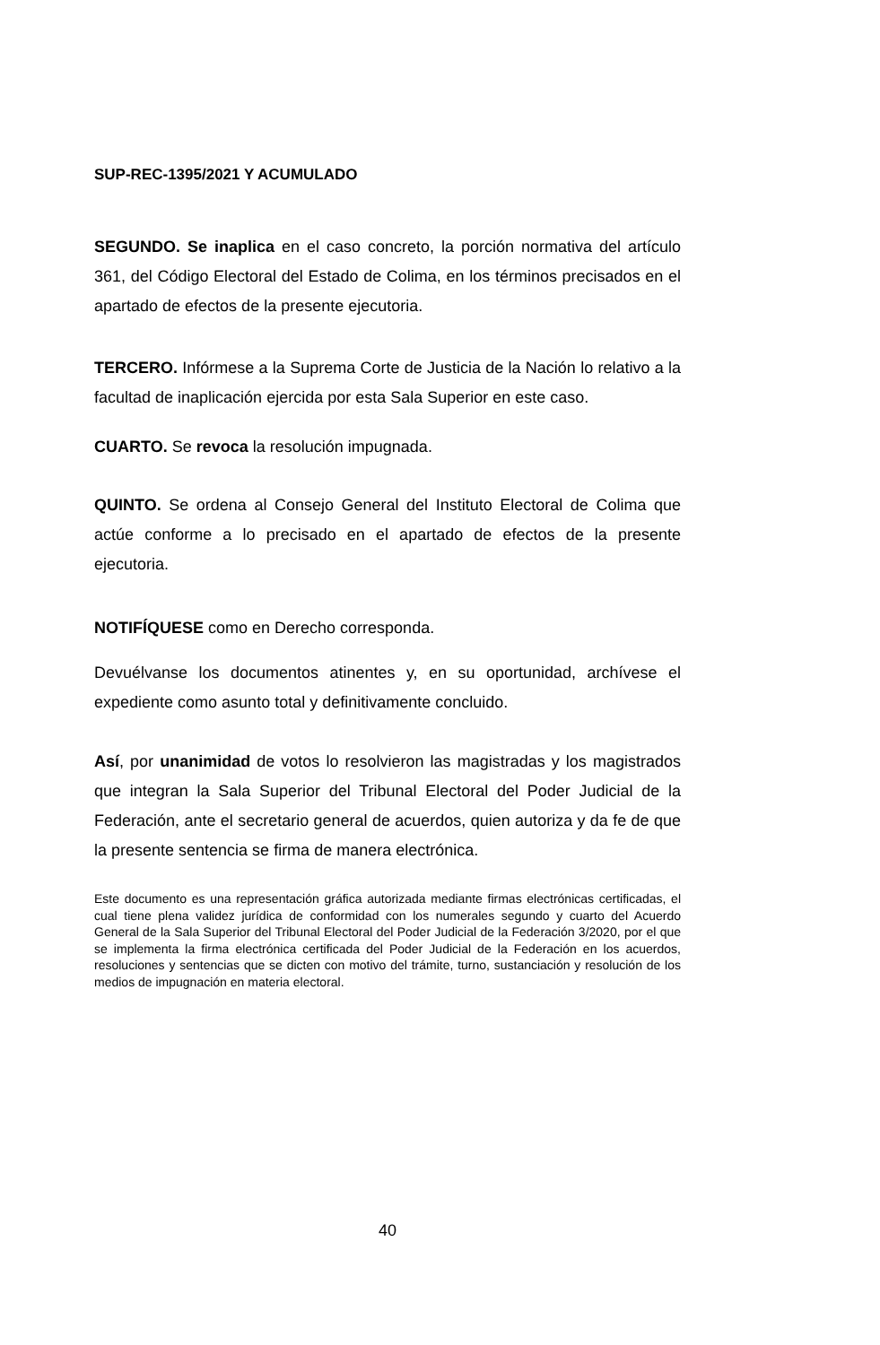SUP-REC-1395/2021 Y ACUMULADO
SEGUNDO. Se inaplica en el caso concreto, la porción normativa del artículo 361, del Código Electoral del Estado de Colima, en los términos precisados en el apartado de efectos de la presente ejecutoria.
TERCERO. Infórmese a la Suprema Corte de Justicia de la Nación lo relativo a la facultad de inaplicación ejercida por esta Sala Superior en este caso.
CUARTO. Se revoca la resolución impugnada.
QUINTO. Se ordena al Consejo General del Instituto Electoral de Colima que actúe conforme a lo precisado en el apartado de efectos de la presente ejecutoria.
NOTIFÍQUESE como en Derecho corresponda.
Devuélvanse los documentos atinentes y, en su oportunidad, archívese el expediente como asunto total y definitivamente concluido.
Así, por unanimidad de votos lo resolvieron las magistradas y los magistrados que integran la Sala Superior del Tribunal Electoral del Poder Judicial de la Federación, ante el secretario general de acuerdos, quien autoriza y da fe de que la presente sentencia se firma de manera electrónica.
Este documento es una representación gráfica autorizada mediante firmas electrónicas certificadas, el cual tiene plena validez jurídica de conformidad con los numerales segundo y cuarto del Acuerdo General de la Sala Superior del Tribunal Electoral del Poder Judicial de la Federación 3/2020, por el que se implementa la firma electrónica certificada del Poder Judicial de la Federación en los acuerdos, resoluciones y sentencias que se dicten con motivo del trámite, turno, sustanciación y resolución de los medios de impugnación en materia electoral.
40